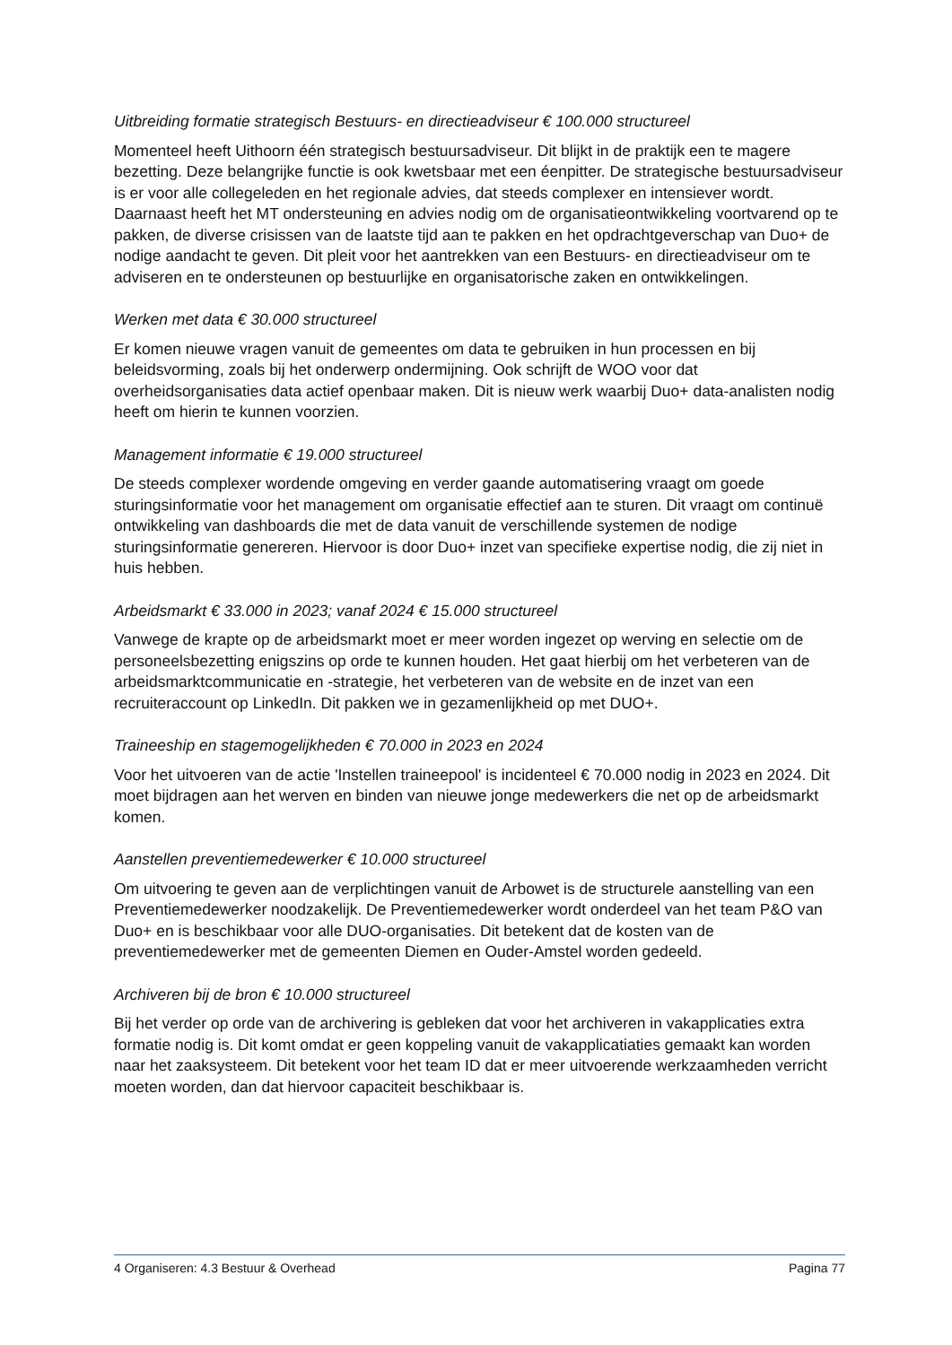Uitbreiding formatie strategisch Bestuurs- en directieadviseur € 100.000 structureel
Momenteel heeft Uithoorn één strategisch bestuursadviseur. Dit blijkt in de praktijk een te magere bezetting. Deze belangrijke functie is ook kwetsbaar met een éenpitter. De strategische bestuursadviseur is er voor alle collegeleden en het regionale advies, dat steeds complexer en intensiever wordt. Daarnaast heeft het MT ondersteuning en advies nodig om de organisatieontwikkeling voortvarend op te pakken, de diverse crisissen van de laatste tijd aan te pakken en het opdrachtgeverschap van Duo+ de nodige aandacht te geven. Dit pleit voor het aantrekken van een Bestuurs- en directieadviseur om te adviseren en te ondersteunen op bestuurlijke en organisatorische zaken en ontwikkelingen.
Werken met data € 30.000 structureel
Er komen nieuwe vragen vanuit de gemeentes om data te gebruiken in hun processen en bij beleidsvorming, zoals bij het onderwerp ondermijning. Ook schrijft de WOO voor dat overheidsorganisaties data actief openbaar maken. Dit is nieuw werk waarbij Duo+ data-analisten nodig heeft om hierin te kunnen voorzien.
Management informatie € 19.000 structureel
De steeds complexer wordende omgeving en verder gaande automatisering vraagt om goede sturingsinformatie voor het management om organisatie effectief aan te sturen. Dit vraagt om continuë ontwikkeling van dashboards die met de data vanuit de verschillende systemen de nodige sturingsinformatie genereren. Hiervoor is door Duo+ inzet van specifieke expertise nodig, die zij niet in huis hebben.
Arbeidsmarkt € 33.000 in 2023; vanaf 2024 € 15.000 structureel
Vanwege de krapte op de arbeidsmarkt moet er meer worden ingezet op werving en selectie om de personeelsbezetting enigszins op orde te kunnen houden. Het gaat hierbij om het verbeteren van de arbeidsmarktcommunicatie en -strategie, het verbeteren van de website en de inzet van een recruiteraccount op LinkedIn. Dit pakken we in gezamenlijkheid op met DUO+.
Traineeship en stagemogelijkheden € 70.000 in 2023 en 2024
Voor het uitvoeren van de actie 'Instellen traineepool' is incidenteel € 70.000 nodig in 2023 en 2024. Dit moet bijdragen aan het werven en binden van nieuwe jonge medewerkers die net op de arbeidsmarkt komen.
Aanstellen preventiemedewerker € 10.000 structureel
Om uitvoering te geven aan de verplichtingen vanuit de Arbowet is de structurele aanstelling van een Preventiemedewerker noodzakelijk. De Preventiemedewerker wordt onderdeel van het team P&O van Duo+ en is beschikbaar voor alle DUO-organisaties. Dit betekent dat de kosten van de preventiemedewerker met de gemeenten Diemen en Ouder-Amstel worden gedeeld.
Archiveren bij de bron € 10.000 structureel
Bij het verder op orde van de archivering is gebleken dat voor het archiveren in vakapplicaties extra formatie nodig is. Dit komt omdat er geen koppeling vanuit de vakapplicatiaties gemaakt kan worden naar het zaaksysteem. Dit betekent voor het team ID dat er meer uitvoerende werkzaamheden verricht moeten worden, dan dat hiervoor capaciteit beschikbaar is.
4 Organiseren: 4.3 Bestuur & Overhead Pagina 77